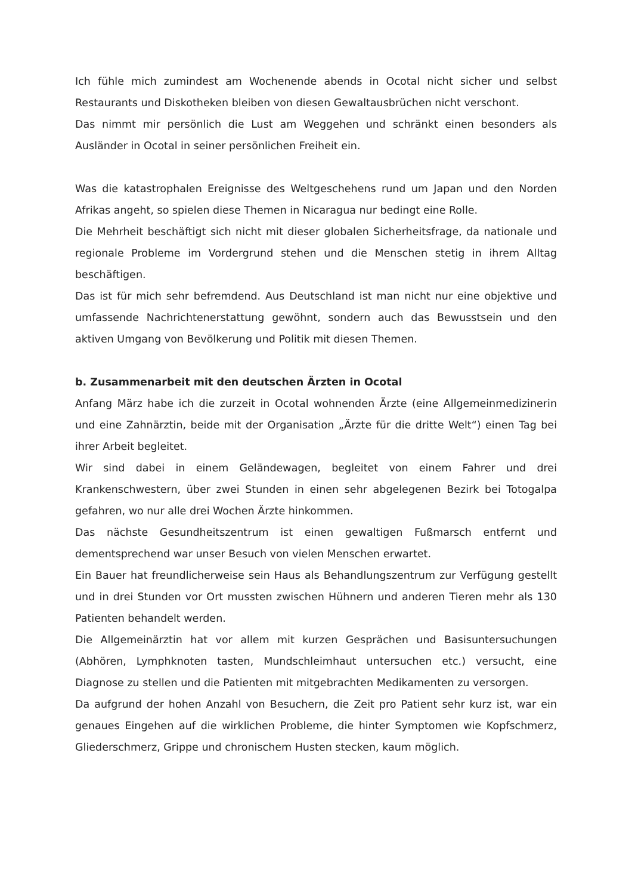Ich fühle mich zumindest am Wochenende abends in Ocotal nicht sicher und selbst Restaurants und Diskotheken bleiben von diesen Gewaltausbrüchen nicht verschont.
Das nimmt mir persönlich die Lust am Weggehen und schränkt einen besonders als Ausländer in Ocotal in seiner persönlichen Freiheit ein.
Was die katastrophalen Ereignisse des Weltgeschehens rund um Japan und den Norden Afrikas angeht, so spielen diese Themen in Nicaragua nur bedingt eine Rolle.
Die Mehrheit beschäftigt sich nicht mit dieser globalen Sicherheitsfrage, da nationale und regionale Probleme im Vordergrund stehen und die Menschen stetig in ihrem Alltag beschäftigen.
Das ist für mich sehr befremdend. Aus Deutschland ist man nicht nur eine objektive und umfassende Nachrichtenerstattung gewöhnt, sondern auch das Bewusstsein und den aktiven Umgang von Bevölkerung und Politik mit diesen Themen.
b. Zusammenarbeit mit den deutschen Ärzten in Ocotal
Anfang März habe ich die zurzeit in Ocotal wohnenden Ärzte (eine Allgemeinmedizinerin und eine Zahnärztin, beide mit der Organisation „Ärzte für die dritte Welt“) einen Tag bei ihrer Arbeit begleitet.
Wir sind dabei in einem Geländewagen, begleitet von einem Fahrer und drei Krankenschwestern, über zwei Stunden in einen sehr abgelegenen Bezirk bei Totogalpa gefahren, wo nur alle drei Wochen Ärzte hinkommen.
Das nächste Gesundheitszentrum ist einen gewaltigen Fußmarsch entfernt und dementsprechend war unser Besuch von vielen Menschen erwartet.
Ein Bauer hat freundlicherweise sein Haus als Behandlungszentrum zur Verfügung gestellt und in drei Stunden vor Ort mussten zwischen Hühnern und anderen Tieren mehr als 130 Patienten behandelt werden.
Die Allgemeinärztin hat vor allem mit kurzen Gesprächen und Basisuntersuchungen (Abhören, Lymphknoten tasten, Mundschleimhaut untersuchen etc.) versucht, eine Diagnose zu stellen und die Patienten mit mitgebrachten Medikamenten zu versorgen.
Da aufgrund der hohen Anzahl von Besuchern, die Zeit pro Patient sehr kurz ist, war ein genaues Eingehen auf die wirklichen Probleme, die hinter Symptomen wie Kopfschmerz, Gliederschmerz, Grippe und chronischem Husten stecken, kaum möglich.